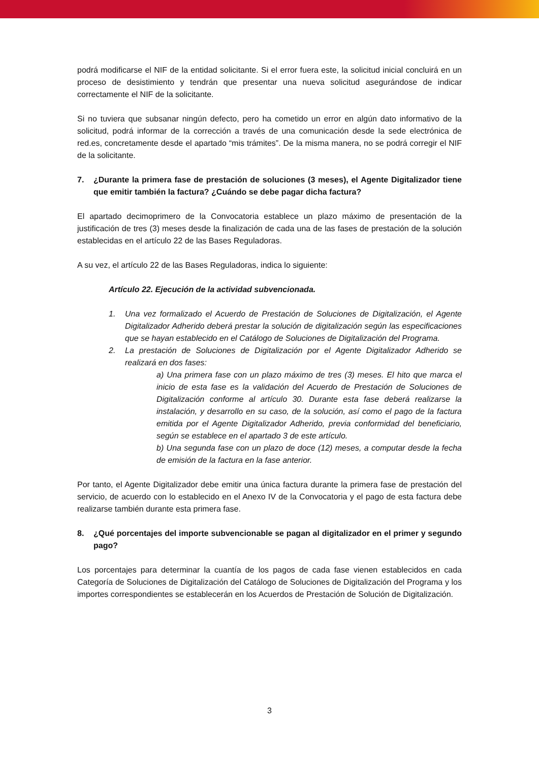podrá modificarse el NIF de la entidad solicitante. Si el error fuera este, la solicitud inicial concluirá en un proceso de desistimiento y tendrán que presentar una nueva solicitud asegurándose de indicar correctamente el NIF de la solicitante.
Si no tuviera que subsanar ningún defecto, pero ha cometido un error en algún dato informativo de la solicitud, podrá informar de la corrección a través de una comunicación desde la sede electrónica de red.es, concretamente desde el apartado “mis trámites”. De la misma manera, no se podrá corregir el NIF de la solicitante.
7. ¿Durante la primera fase de prestación de soluciones (3 meses), el Agente Digitalizador tiene que emitir también la factura? ¿Cuándo se debe pagar dicha factura?
El apartado decimoprimero de la Convocatoria establece un plazo máximo de presentación de la justificación de tres (3) meses desde la finalización de cada una de las fases de prestación de la solución establecidas en el artículo 22 de las Bases Reguladoras.
A su vez, el artículo 22 de las Bases Reguladoras, indica lo siguiente:
Artículo 22. Ejecución de la actividad subvencionada.
1. Una vez formalizado el Acuerdo de Prestación de Soluciones de Digitalización, el Agente Digitalizador Adherido deberá prestar la solución de digitalización según las especificaciones que se hayan establecido en el Catálogo de Soluciones de Digitalización del Programa.
2. La prestación de Soluciones de Digitalización por el Agente Digitalizador Adherido se realizará en dos fases:
a) Una primera fase con un plazo máximo de tres (3) meses. El hito que marca el inicio de esta fase es la validación del Acuerdo de Prestación de Soluciones de Digitalización conforme al artículo 30. Durante esta fase deberá realizarse la instalación, y desarrollo en su caso, de la solución, así como el pago de la factura emitida por el Agente Digitalizador Adherido, previa conformidad del beneficiario, según se establece en el apartado 3 de este artículo.
b) Una segunda fase con un plazo de doce (12) meses, a computar desde la fecha de emisión de la factura en la fase anterior.
Por tanto, el Agente Digitalizador debe emitir una única factura durante la primera fase de prestación del servicio, de acuerdo con lo establecido en el Anexo IV de la Convocatoria y el pago de esta factura debe realizarse también durante esta primera fase.
8. ¿Qué porcentajes del importe subvencionable se pagan al digitalizador en el primer y segundo pago?
Los porcentajes para determinar la cuantía de los pagos de cada fase vienen establecidos en cada Categoría de Soluciones de Digitalización del Catálogo de Soluciones de Digitalización del Programa y los importes correspondientes se establecerán en los Acuerdos de Prestación de Solución de Digitalización.
3